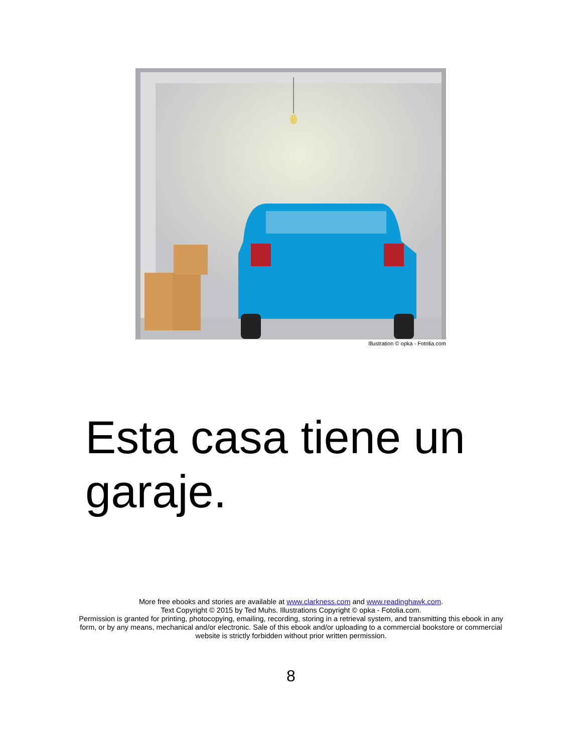Illustration © opka - Fotolia.com
Esta casa tiene un garaje.
More free ebooks and stories are available at www.clarkness.com and www.readinghawk.com.
Text Copyright © 2015 by Ted Muhs. Illustrations Copyright © opka - Fotolia.com.
Permission is granted for printing, photocopying, emailing, recording, storing in a retrieval system, and transmitting this ebook in any form, or by any means, mechanical and/or electronic. Sale of this ebook and/or uploading to a commercial bookstore or commercial website is strictly forbidden without prior written permission.
8